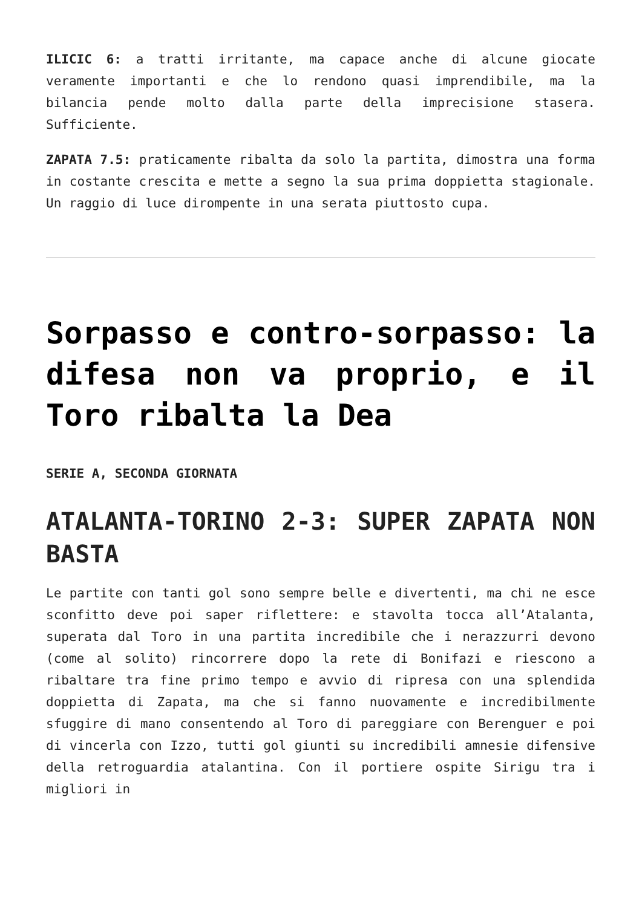ILICIC 6: a tratti irritante, ma capace anche di alcune giocate veramente importanti e che lo rendono quasi imprendibile, ma la bilancia pende molto dalla parte della imprecisione stasera. Sufficiente.
ZAPATA 7.5: praticamente ribalta da solo la partita, dimostra una forma in costante crescita e mette a segno la sua prima doppietta stagionale. Un raggio di luce dirompente in una serata piuttosto cupa.
Sorpasso e contro-sorpasso: la difesa non va proprio, e il Toro ribalta la Dea
SERIE A, SECONDA GIORNATA
ATALANTA-TORINO 2-3: SUPER ZAPATA NON BASTA
Le partite con tanti gol sono sempre belle e divertenti, ma chi ne esce sconfitto deve poi saper riflettere: e stavolta tocca all’Atalanta, superata dal Toro in una partita incredibile che i nerazzurri devono (come al solito) rincorrere dopo la rete di Bonifazi e riescono a ribaltare tra fine primo tempo e avvio di ripresa con una splendida doppietta di Zapata, ma che si fanno nuovamente e incredibilmente sfuggire di mano consentendo al Toro di pareggiare con Berenguer e poi di vincerla con Izzo, tutti gol giunti su incredibili amnesie difensive della retroguardia atalantina. Con il portiere ospite Sirigu tra i migliori in